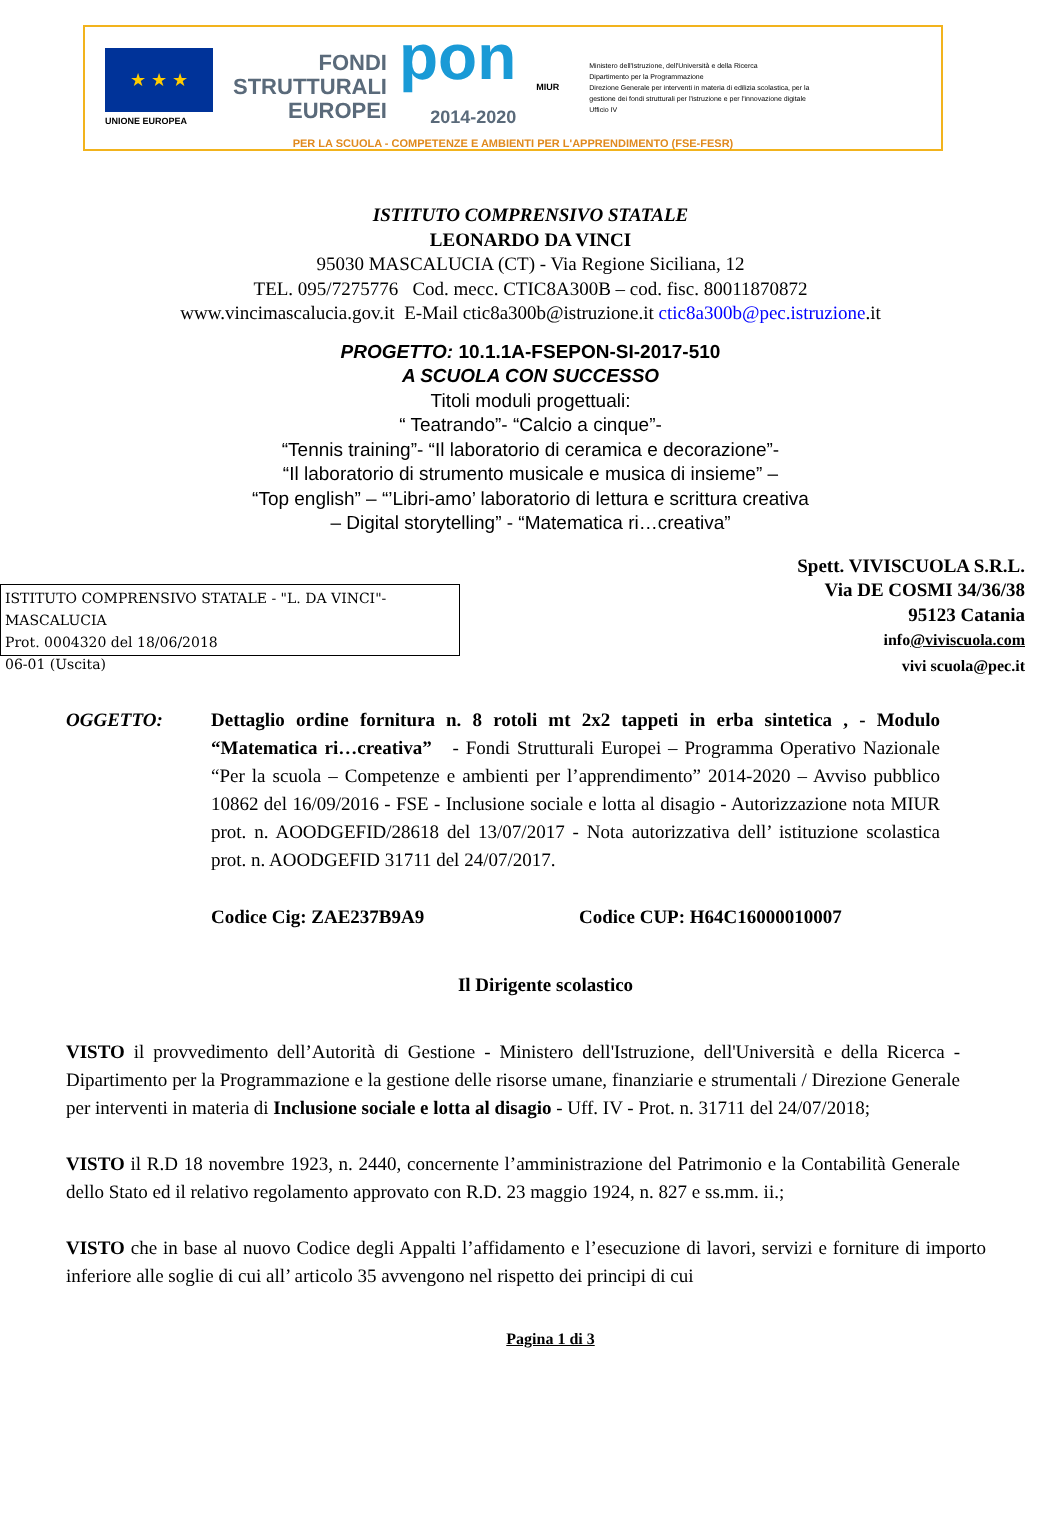★ ★ ★
UNIONE EUROPEA
FONDI
STRUTTURALI
EUROPEI
pon
2014-2020
MIUR
Ministero dell'Istruzione, dell'Università e della Ricerca
Dipartimento per la Programmazione
Direzione Generale per interventi in materia di edilizia scolastica, per la gestione dei fondi strutturali per l'istruzione e per l'innovazione digitale
Ufficio IV
PER LA SCUOLA - COMPETENZE E AMBIENTI PER L'APPRENDIMENTO (FSE-FESR)
ISTITUTO COMPRENSIVO STATALE
LEONARDO DA VINCI
95030 MASCALUCIA (CT) - Via Regione Siciliana, 12
TEL. 095/7275776 Cod. mecc. CTIC8A300B – cod. fisc. 80011870872
www.vincimascalucia.gov.it E-Mail ctic8a300b@istruzione.it ctic8a300b@pec.istruzione.it
PROGETTO: 10.1.1A-FSEPON-SI-2017-510
A SCUOLA CON SUCCESSO
Titoli moduli progettuali:
“ Teatrando”- “Calcio a cinque”-
“Tennis training”- “Il laboratorio di ceramica e decorazione”-
“Il laboratorio di strumento musicale e musica di insieme” –
“Top english” – “’Libri-amo’ laboratorio di lettura e scrittura creativa
– Digital storytelling” - “Matematica ri…creativa”
ISTITUTO COMPRENSIVO STATALE - "L. DA VINCI"-MASCALUCIA
Prot. 0004320 del 18/06/2018
06-01 (Uscita)
Spett. VIVISCUOLA S.R.L.
Via DE COSMI 34/36/38
95123 Catania
info@viviscuola.com
vivi scuola@pec.it
OGGETTO: Dettaglio ordine fornitura n. 8 rotoli mt 2x2 tappeti in erba sintetica , - Modulo “Matematica ri…creativa” - Fondi Strutturali Europei – Programma Operativo Nazionale “Per la scuola – Competenze e ambienti per l’apprendimento” 2014-2020 – Avviso pubblico 10862 del 16/09/2016 - FSE - Inclusione sociale e lotta al disagio - Autorizzazione nota MIUR prot. n. AOODGEFID/28618 del 13/07/2017 - Nota autorizzativa dell’ istituzione scolastica prot. n. AOODGEFID 31711 del 24/07/2017.
Codice Cig: ZAE237B9A9 Codice CUP: H64C16000010007
Il Dirigente scolastico
VISTO il provvedimento dell’Autorità di Gestione - Ministero dell'Istruzione, dell'Università e della Ricerca - Dipartimento per la Programmazione e la gestione delle risorse umane, finanziarie e strumentali / Direzione Generale per interventi in materia di Inclusione sociale e lotta al disagio - Uff. IV - Prot. n. 31711 del 24/07/2018;
VISTO il R.D 18 novembre 1923, n. 2440, concernente l’amministrazione del Patrimonio e la Contabilità Generale dello Stato ed il relativo regolamento approvato con R.D. 23 maggio 1924, n. 827 e ss.mm. ii.;
VISTO che in base al nuovo Codice degli Appalti l’affidamento e l’esecuzione di lavori, servizi e forniture di importo inferiore alle soglie di cui all’ articolo 35 avvengono nel rispetto dei principi di cui
Pagina 1 di 3